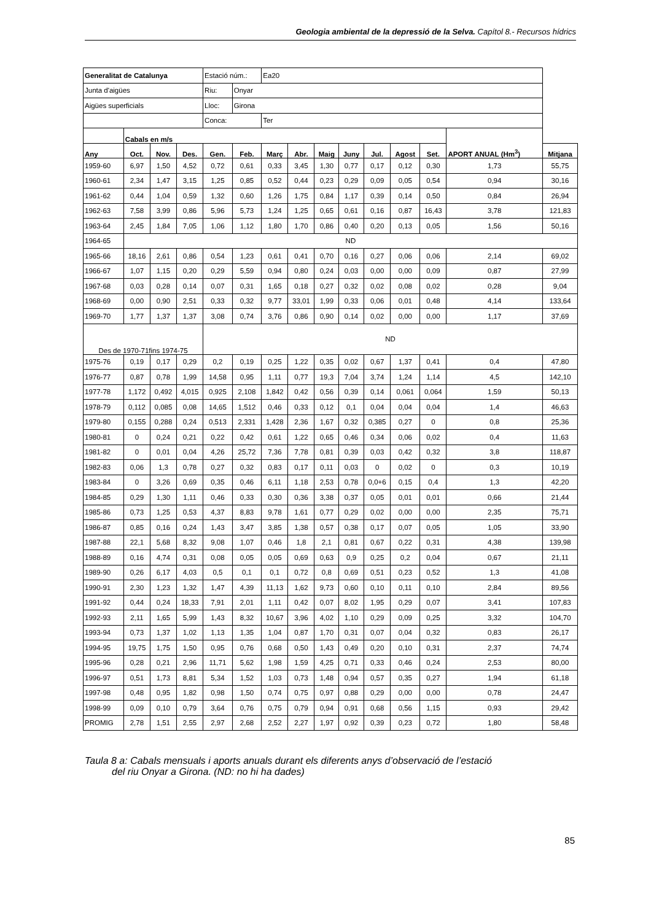Geologia ambiental de la depressió de la Selva. Capítol 8.- Recursos hídrics
| Generalitat de Catalunya | | | | Estació núm.: | | Ea20 | | | | | | | | |
| Junta d'aigües | | | | Riu: | Onyar | | | | | | | | | |
| Aigües superficials | | | | Lloc: | Girona | | | | | | | | | |
| | | | | Conca: | | Ter | | | | | | | | |
| | Cabals en m/s | | | | | | | | | | | | APORT ANUAL (Hm<sup>3</sup>) | |
| Any | Oct. | Nov. | Des. | Gen. | Feb. | Març | Abr. | Maig | Juny | Jul. | Agost | Set. | | Mitjana |
| 1959-60 | 6,97 | 1,50 | 4,52 | 0,72 | 0,61 | 0,33 | 3,45 | 1,30 | 0,77 | 0,17 | 0,12 | 0,30 | 1,73 | 55,75 |
| 1960-61 | 2,34 | 1,47 | 3,15 | 1,25 | 0,85 | 0,52 | 0,44 | 0,23 | 0,29 | 0,09 | 0,05 | 0,54 | 0,94 | 30,16 |
| 1961-62 | 0,44 | 1,04 | 0,59 | 1,32 | 0,60 | 1,26 | 1,75 | 0,84 | 1,17 | 0,39 | 0,14 | 0,50 | 0,84 | 26,94 |
| 1962-63 | 7,58 | 3,99 | 0,86 | 5,96 | 5,73 | 1,24 | 1,25 | 0,65 | 0,61 | 0,16 | 0,87 | 16,43 | 3,78 | 121,83 |
| 1963-64 | 2,45 | 1,84 | 7,05 | 1,06 | 1,12 | 1,80 | 1,70 | 0,86 | 0,40 | 0,20 | 0,13 | 0,05 | 1,56 | 50,16 |
| 1964-65 | ND | | | | | | | | | | | | | |
| 1965-66 | 18,16 | 2,61 | 0,86 | 0,54 | 1,23 | 0,61 | 0,41 | 0,70 | 0,16 | 0,27 | 0,06 | 0,06 | 2,14 | 69,02 |
| 1966-67 | 1,07 | 1,15 | 0,20 | 0,29 | 5,59 | 0,94 | 0,80 | 0,24 | 0,03 | 0,00 | 0,00 | 0,09 | 0,87 | 27,99 |
| 1967-68 | 0,03 | 0,28 | 0,14 | 0,07 | 0,31 | 1,65 | 0,18 | 0,27 | 0,32 | 0,02 | 0,08 | 0,02 | 0,28 | 9,04 |
| 1968-69 | 0,00 | 0,90 | 2,51 | 0,33 | 0,32 | 9,77 | 33,01 | 1,99 | 0,33 | 0,06 | 0,01 | 0,48 | 4,14 | 133,64 |
| 1969-70 | 1,77 | 1,37 | 1,37 | 3,08 | 0,74 | 3,76 | 0,86 | 0,90 | 0,14 | 0,02 | 0,00 | 0,00 | 1,17 | 37,69 |
| Des de 1970-71fins 1974-75 | | | | ND | | | | | | | | | | |
| 1975-76 | 0,19 | 0,17 | 0,29 | 0,2 | 0,19 | 0,25 | 1,22 | 0,35 | 0,02 | 0,67 | 1,37 | 0,41 | 0,4 | 47,80 |
| 1976-77 | 0,87 | 0,78 | 1,99 | 14,58 | 0,95 | 1,11 | 0,77 | 19,3 | 7,04 | 3,74 | 1,24 | 1,14 | 4,5 | 142,10 |
| 1977-78 | 1,172 | 0,492 | 4,015 | 0,925 | 2,108 | 1,842 | 0,42 | 0,56 | 0,39 | 0,14 | 0,061 | 0,064 | 1,59 | 50,13 |
| 1978-79 | 0,112 | 0,085 | 0,08 | 14,65 | 1,512 | 0,46 | 0,33 | 0,12 | 0,1 | 0,04 | 0,04 | 0,04 | 1,4 | 46,63 |
| 1979-80 | 0,155 | 0,288 | 0,24 | 0,513 | 2,331 | 1,428 | 2,36 | 1,67 | 0,32 | 0,385 | 0,27 | 0 | 0,8 | 25,36 |
| 1980-81 | 0 | 0,24 | 0,21 | 0,22 | 0,42 | 0,61 | 1,22 | 0,65 | 0,46 | 0,34 | 0,06 | 0,02 | 0,4 | 11,63 |
| 1981-82 | 0 | 0,01 | 0,04 | 4,26 | 25,72 | 7,36 | 7,78 | 0,81 | 0,39 | 0,03 | 0,42 | 0,32 | 3,8 | 118,87 |
| 1982-83 | 0,06 | 1,3 | 0,78 | 0,27 | 0,32 | 0,83 | 0,17 | 0,11 | 0,03 | 0 | 0,02 | 0 | 0,3 | 10,19 |
| 1983-84 | 0 | 3,26 | 0,69 | 0,35 | 0,46 | 6,11 | 1,18 | 2,53 | 0,78 | 0,0+6 | 0,15 | 0,4 | 1,3 | 42,20 |
| 1984-85 | 0,29 | 1,30 | 1,11 | 0,46 | 0,33 | 0,30 | 0,36 | 3,38 | 0,37 | 0,05 | 0,01 | 0,01 | 0,66 | 21,44 |
| 1985-86 | 0,73 | 1,25 | 0,53 | 4,37 | 8,83 | 9,78 | 1,61 | 0,77 | 0,29 | 0,02 | 0,00 | 0,00 | 2,35 | 75,71 |
| 1986-87 | 0,85 | 0,16 | 0,24 | 1,43 | 3,47 | 3,85 | 1,38 | 0,57 | 0,38 | 0,17 | 0,07 | 0,05 | 1,05 | 33,90 |
| 1987-88 | 22,1 | 5,68 | 8,32 | 9,08 | 1,07 | 0,46 | 1,8 | 2,1 | 0,81 | 0,67 | 0,22 | 0,31 | 4,38 | 139,98 |
| 1988-89 | 0,16 | 4,74 | 0,31 | 0,08 | 0,05 | 0,05 | 0,69 | 0,63 | 0,9 | 0,25 | 0,2 | 0,04 | 0,67 | 21,11 |
| 1989-90 | 0,26 | 6,17 | 4,03 | 0,5 | 0,1 | 0,1 | 0,72 | 0,8 | 0,69 | 0,51 | 0,23 | 0,52 | 1,3 | 41,08 |
| 1990-91 | 2,30 | 1,23 | 1,32 | 1,47 | 4,39 | 11,13 | 1,62 | 9,73 | 0,60 | 0,10 | 0,11 | 0,10 | 2,84 | 89,56 |
| 1991-92 | 0,44 | 0,24 | 18,33 | 7,91 | 2,01 | 1,11 | 0,42 | 0,07 | 8,02 | 1,95 | 0,29 | 0,07 | 3,41 | 107,83 |
| 1992-93 | 2,11 | 1,65 | 5,99 | 1,43 | 8,32 | 10,67 | 3,96 | 4,02 | 1,10 | 0,29 | 0,09 | 0,25 | 3,32 | 104,70 |
| 1993-94 | 0,73 | 1,37 | 1,02 | 1,13 | 1,35 | 1,04 | 0,87 | 1,70 | 0,31 | 0,07 | 0,04 | 0,32 | 0,83 | 26,17 |
| 1994-95 | 19,75 | 1,75 | 1,50 | 0,95 | 0,76 | 0,68 | 0,50 | 1,43 | 0,49 | 0,20 | 0,10 | 0,31 | 2,37 | 74,74 |
| 1995-96 | 0,28 | 0,21 | 2,96 | 11,71 | 5,62 | 1,98 | 1,59 | 4,25 | 0,71 | 0,33 | 0,46 | 0,24 | 2,53 | 80,00 |
| 1996-97 | 0,51 | 1,73 | 8,81 | 5,34 | 1,52 | 1,03 | 0,73 | 1,48 | 0,94 | 0,57 | 0,35 | 0,27 | 1,94 | 61,18 |
| 1997-98 | 0,48 | 0,95 | 1,82 | 0,98 | 1,50 | 0,74 | 0,75 | 0,97 | 0,88 | 0,29 | 0,00 | 0,00 | 0,78 | 24,47 |
| 1998-99 | 0,09 | 0,10 | 0,79 | 3,64 | 0,76 | 0,75 | 0,79 | 0,94 | 0,91 | 0,68 | 0,56 | 1,15 | 0,93 | 29,42 |
| PROMIG | 2,78 | 1,51 | 2,55 | 2,97 | 2,68 | 2,52 | 2,27 | 1,97 | 0,92 | 0,39 | 0,23 | 0,72 | 1,80 | 58,48 |
Taula 8 a: Cabals mensuals i aports anuals durant els diferents anys d’observació de l’estació
del riu Onyar a Girona. (ND: no hi ha dades)
85